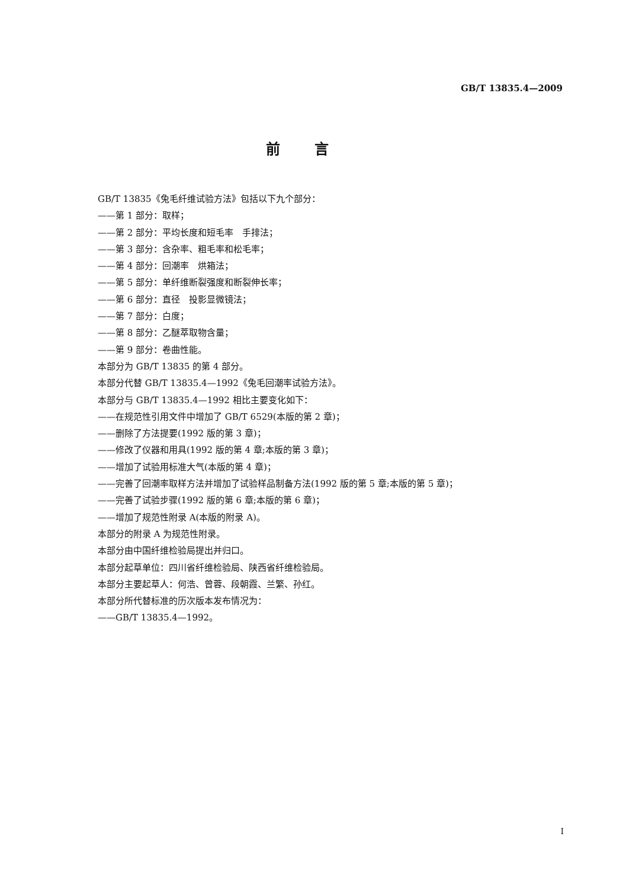GB/T 13835.4—2009
前言
GB/T 13835《兔毛纤维试验方法》包括以下九个部分：
——第 1 部分：取样；
——第 2 部分：平均长度和短毛率　手排法；
——第 3 部分：含杂率、粗毛率和松毛率；
——第 4 部分：回潮率　烘箱法；
——第 5 部分：单纤维断裂强度和断裂伸长率；
——第 6 部分：直径　投影显微镜法；
——第 7 部分：白度；
——第 8 部分：乙醚萃取物含量；
——第 9 部分：卷曲性能。
本部分为 GB/T 13835 的第 4 部分。
本部分代替 GB/T 13835.4—1992《兔毛回潮率试验方法》。
本部分与 GB/T 13835.4—1992 相比主要变化如下：
——在规范性引用文件中增加了 GB/T 6529(本版的第 2 章)；
——删除了方法提要(1992 版的第 3 章)；
——修改了仪器和用具(1992 版的第 4 章;本版的第 3 章)；
——增加了试验用标准大气(本版的第 4 章)；
——完善了回潮率取样方法并增加了试验样品制备方法(1992 版的第 5 章;本版的第 5 章)；
——完善了试验步骤(1992 版的第 6 章;本版的第 6 章)；
——增加了规范性附录 A(本版的附录 A)。
本部分的附录 A 为规范性附录。
本部分由中国纤维检验局提出并归口。
本部分起草单位：四川省纤维检验局、陕西省纤维检验局。
本部分主要起草人：何浩、曾蓉、段朝霞、兰繁、孙红。
本部分所代替标准的历次版本发布情况为：
——GB/T 13835.4—1992。
I